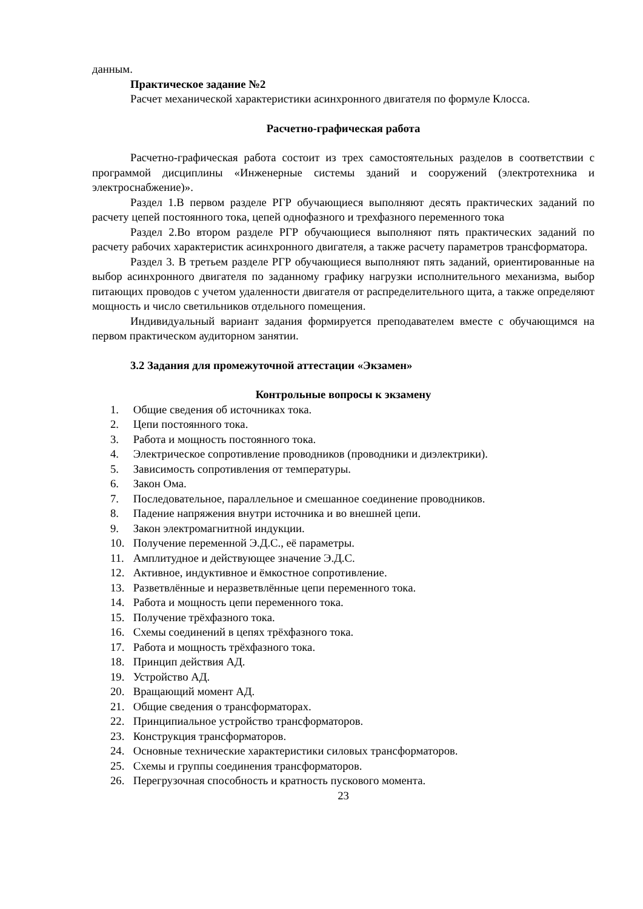данным.
Практическое задание №2
Расчет механической характеристики асинхронного двигателя по формуле Клосса.
Расчетно-графическая работа
Расчетно-графическая работа состоит из трех самостоятельных разделов в соответствии с программой дисциплины «Инженерные системы зданий и сооружений (электротехника и электроснабжение)».
Раздел 1.В первом разделе РГР обучающиеся выполняют десять практических заданий по расчету цепей постоянного тока, цепей однофазного и трехфазного переменного тока
Раздел 2.Во втором разделе РГР обучающиеся выполняют пять практических заданий по расчету рабочих характеристик асинхронного двигателя, а также расчету параметров трансформатора.
Раздел 3. В третьем разделе РГР обучающиеся выполняют пять заданий, ориентированные на выбор асинхронного двигателя по заданному графику нагрузки исполнительного механизма, выбор питающих проводов с учетом удаленности двигателя от распределительного щита, а также определяют мощность и число светильников отдельного помещения.
Индивидуальный вариант задания формируется преподавателем вместе с обучающимся на первом практическом аудиторном занятии.
3.2 Задания для промежуточной аттестации «Экзамен»
Контрольные вопросы к экзамену
1. Общие сведения об источниках тока.
2. Цепи постоянного тока.
3. Работа и мощность постоянного тока.
4. Электрическое сопротивление проводников (проводники и диэлектрики).
5. Зависимость сопротивления от температуры.
6. Закон Ома.
7. Последовательное, параллельное и смешанное соединение проводников.
8. Падение напряжения внутри источника и во внешней цепи.
9. Закон электромагнитной индукции.
10. Получение переменной Э.Д.С., её параметры.
11. Амплитудное и действующее значение Э.Д.С.
12. Активное, индуктивное и ёмкостное сопротивление.
13. Разветвлённые и неразветвлённые цепи переменного тока.
14. Работа и мощность цепи переменного тока.
15. Получение трёхфазного тока.
16. Схемы соединений в цепях трёхфазного тока.
17. Работа и мощность трёхфазного тока.
18. Принцип действия АД.
19. Устройство АД.
20. Вращающий момент АД.
21. Общие сведения о трансформаторах.
22. Принципиальное устройство трансформаторов.
23. Конструкция трансформаторов.
24. Основные технические характеристики силовых трансформаторов.
25. Схемы и группы соединения трансформаторов.
26. Перегрузочная способность и кратность пускового момента.
23